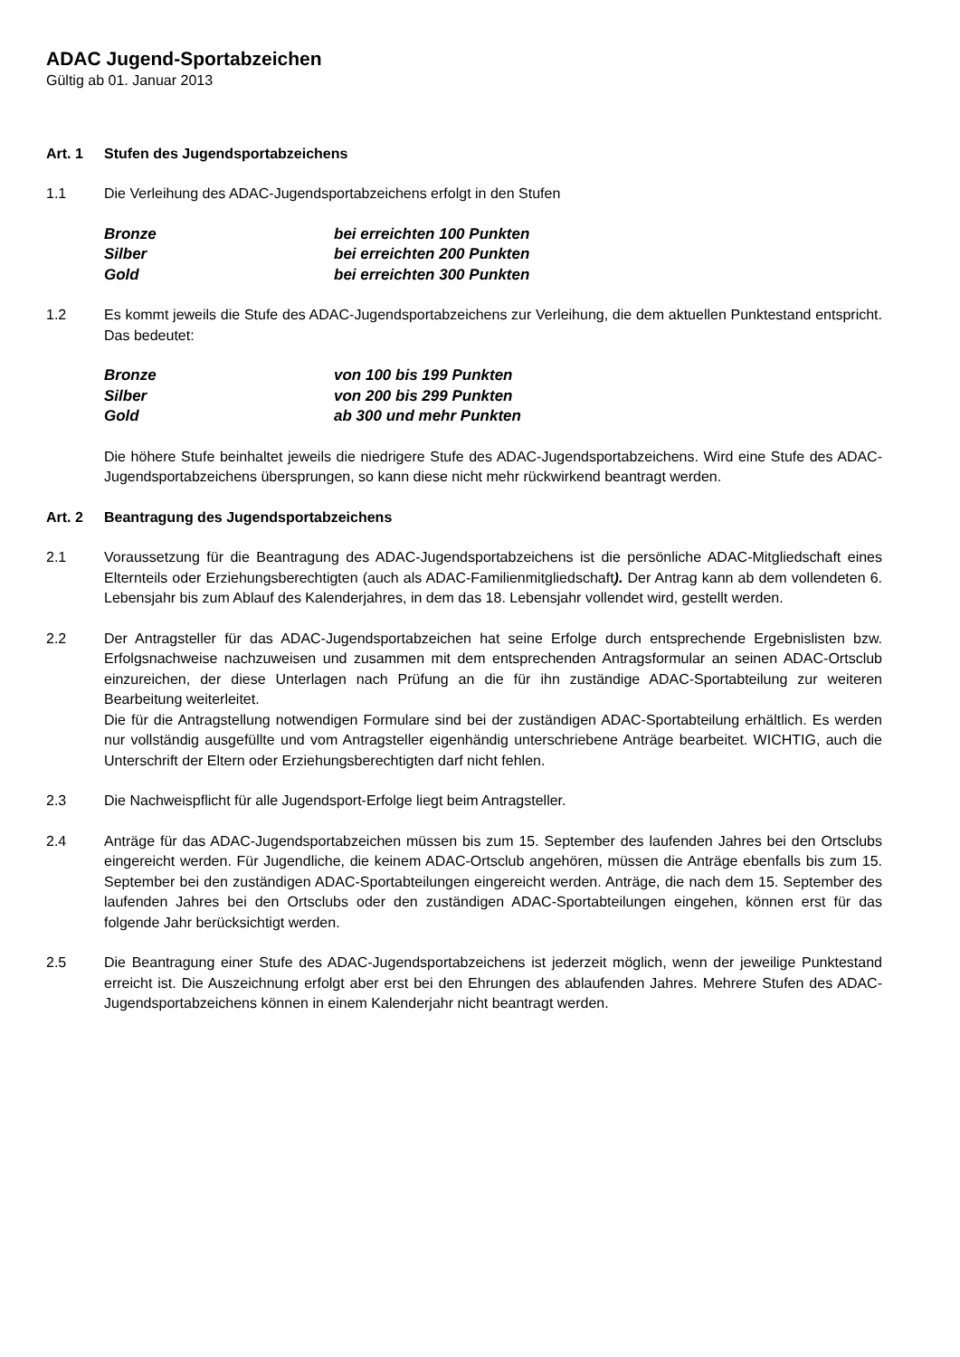ADAC Jugend-Sportabzeichen
Gültig ab 01. Januar 2013
Art. 1 Stufen des Jugendsportabzeichens
1.1 Die Verleihung des ADAC-Jugendsportabzeichens erfolgt in den Stufen
Bronze
bei erreichten 100 Punkten
Silber
bei erreichten 200 Punkten
Gold
bei erreichten 300 Punkten
1.2 Es kommt jeweils die Stufe des ADAC-Jugendsportabzeichens zur Verleihung, die dem aktuellen Punktestand entspricht. Das bedeutet:
Bronze
von 100 bis 199 Punkten
Silber
von 200 bis 299 Punkten
Gold
ab 300 und mehr Punkten
Die höhere Stufe beinhaltet jeweils die niedrigere Stufe des ADAC-Jugendsportabzeichens. Wird eine Stufe des ADAC-Jugendsportabzeichens übersprungen, so kann diese nicht mehr rückwirkend beantragt werden.
Art. 2 Beantragung des Jugendsportabzeichens
2.1 Voraussetzung für die Beantragung des ADAC-Jugendsportabzeichens ist die persönliche ADAC-Mitgliedschaft eines Elternteils oder Erziehungsberechtigten (auch als ADAC-Familienmitgliedschaft). Der Antrag kann ab dem vollendeten 6. Lebensjahr bis zum Ablauf des Kalenderjahres, in dem das 18. Lebensjahr vollendet wird, gestellt werden.
2.2 Der Antragsteller für das ADAC-Jugendsportabzeichen hat seine Erfolge durch entsprechende Ergebnislisten bzw. Erfolgsnachweise nachzuweisen und zusammen mit dem entsprechenden Antragsformular an seinen ADAC-Ortsclub einzureichen, der diese Unterlagen nach Prüfung an die für ihn zuständige ADAC-Sportabteilung zur weiteren Bearbeitung weiterleitet.
Die für die Antragstellung notwendigen Formulare sind bei der zuständigen ADAC-Sportabteilung erhältlich. Es werden nur vollständig ausgefüllte und vom Antragsteller eigenhändig unterschriebene Anträge bearbeitet. WICHTIG, auch die Unterschrift der Eltern oder Erziehungsberechtigten darf nicht fehlen.
2.3 Die Nachweispflicht für alle Jugendsport-Erfolge liegt beim Antragsteller.
2.4 Anträge für das ADAC-Jugendsportabzeichen müssen bis zum 15. September des laufenden Jahres bei den Ortsclubs eingereicht werden. Für Jugendliche, die keinem ADAC-Ortsclub angehören, müssen die Anträge ebenfalls bis zum 15. September bei den zuständigen ADAC-Sportabteilungen eingereicht werden. Anträge, die nach dem 15. September des laufenden Jahres bei den Ortsclubs oder den zuständigen ADAC-Sportabteilungen eingehen, können erst für das folgende Jahr berücksichtigt werden.
2.5 Die Beantragung einer Stufe des ADAC-Jugendsportabzeichens ist jederzeit möglich, wenn der jeweilige Punktestand erreicht ist. Die Auszeichnung erfolgt aber erst bei den Ehrungen des ablaufenden Jahres. Mehrere Stufen des ADAC-Jugendsportabzeichens können in einem Kalenderjahr nicht beantragt werden.